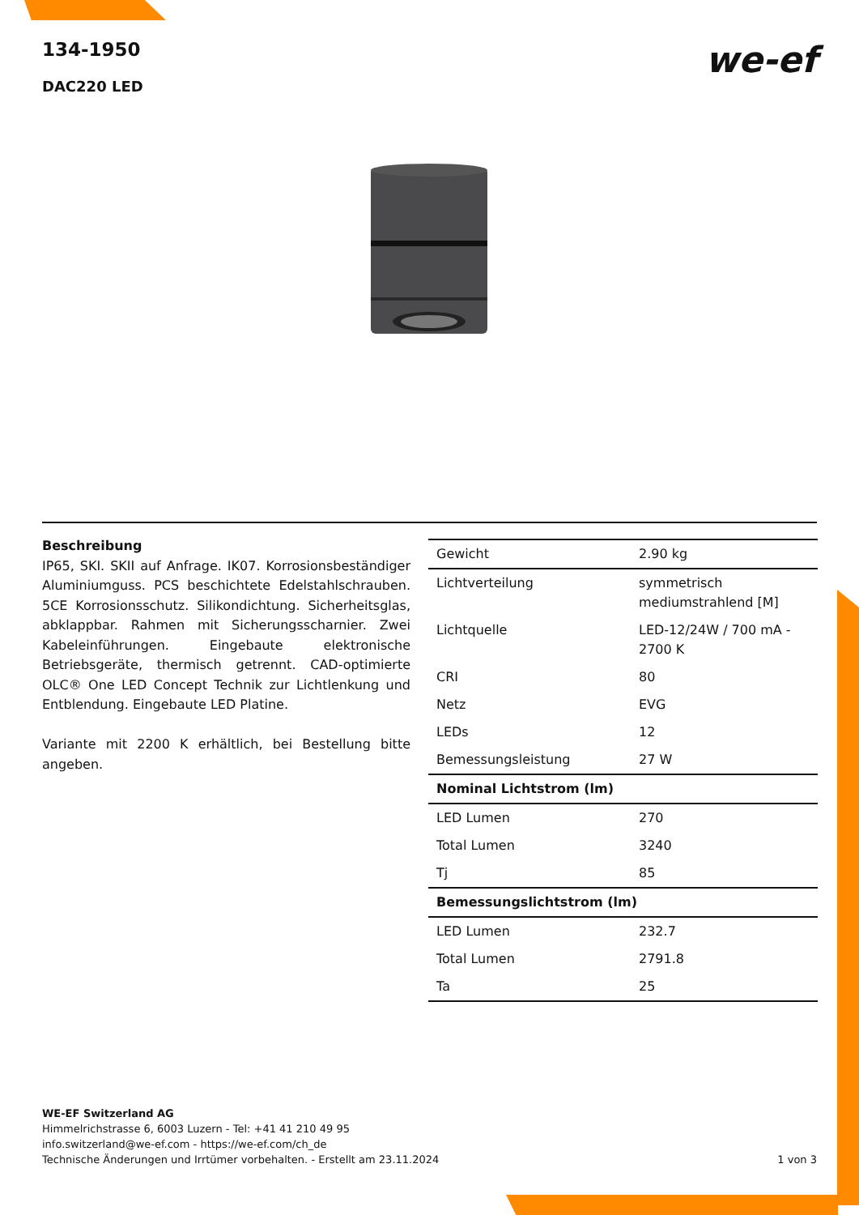134-1950
DAC220 LED
we-ef
Beschreibung
IP65, SKI. SKII auf Anfrage. IK07. Korrosionsbeständiger Aluminiumguss. PCS beschichtete Edelstahlschrauben. 5CE Korrosionsschutz. Silikondichtung. Sicherheitsglas, abklappbar. Rahmen mit Sicherungsscharnier. Zwei Kabeleinführungen. Eingebaute elektronische Betriebsgeräte, thermisch getrennt. CAD-optimierte OLC® One LED Concept Technik zur Lichtlenkung und Entblendung. Eingebaute LED Platine.
Variante mit 2200 K erhältlich, bei Bestellung bitte angeben.
| Gewicht | 2.90 kg |
| Lichtverteilung | symmetrisch mediumstrahlend [M] |
| Lichtquelle | LED-12/24W / 700 mA - 2700 K |
| CRI | 80 |
| Netz | EVG |
| LEDs | 12 |
| Bemessungsleistung | 27 W |
| Nominal Lichtstrom (lm) | |
| LED Lumen | 270 |
| Total Lumen | 3240 |
| Tj | 85 |
| Bemessungslichtstrom (lm) | |
| LED Lumen | 232.7 |
| Total Lumen | 2791.8 |
| Ta | 25 |
WE-EF Switzerland AG
Himmelrichstrasse 6, 6003 Luzern - Tel: +41 41 210 49 95
info.switzerland@we-ef.com - https://we-ef.com/ch_de
Technische Änderungen und Irrtümer vorbehalten. - Erstellt am 23.11.2024
1 von 3